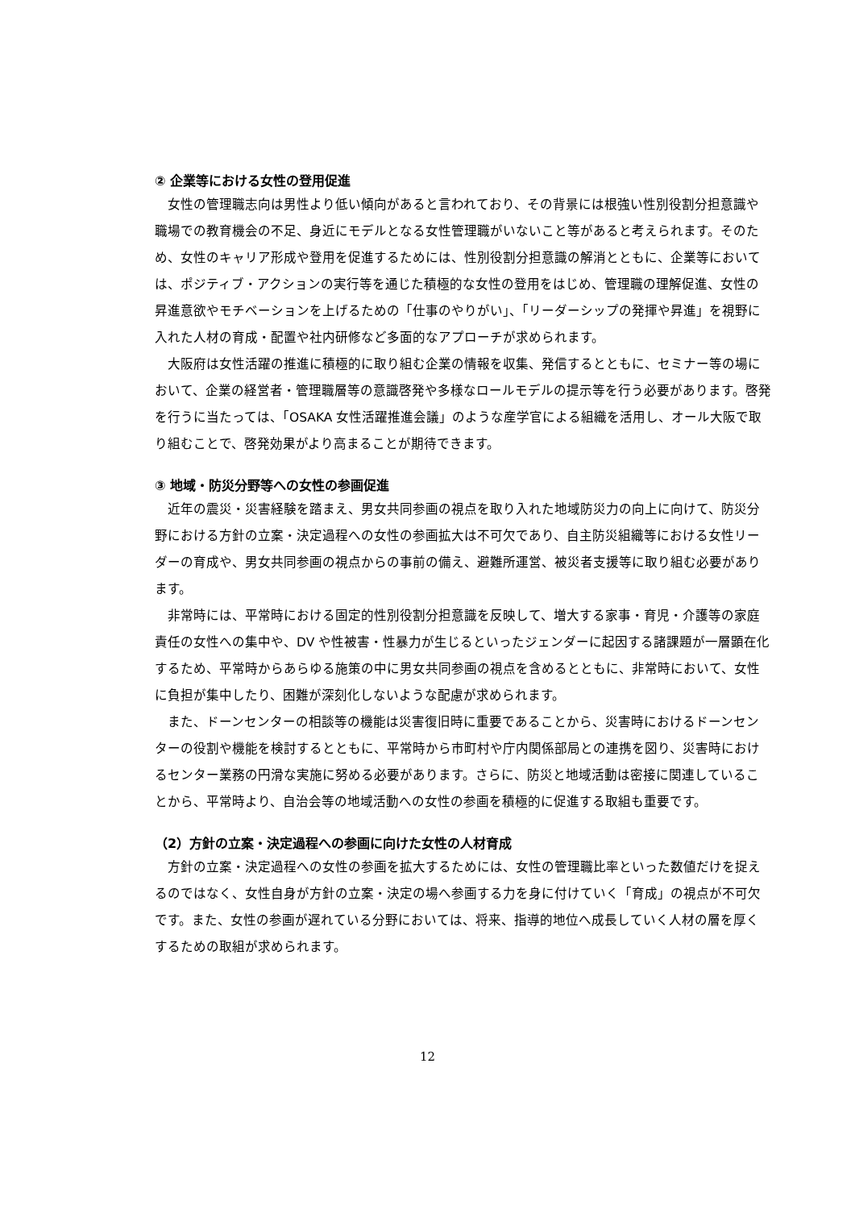② 企業等における女性の登用促進
女性の管理職志向は男性より低い傾向があると言われており、その背景には根強い性別役割分担意識や職場での教育機会の不足、身近にモデルとなる女性管理職がいないこと等があると考えられます。そのため、女性のキャリア形成や登用を促進するためには、性別役割分担意識の解消とともに、企業等においては、ポジティブ・アクションの実行等を通じた積極的な女性の登用をはじめ、管理職の理解促進、女性の昇進意欲やモチベーションを上げるための「仕事のやりがい」、「リーダーシップの発揮や昇進」を視野に入れた人材の育成・配置や社内研修など多面的なアプローチが求められます。
大阪府は女性活躍の推進に積極的に取り組む企業の情報を収集、発信するとともに、セミナー等の場において、企業の経営者・管理職層等の意識啓発や多様なロールモデルの提示等を行う必要があります。啓発を行うに当たっては、「OSAKA 女性活躍推進会議」のような産学官による組織を活用し、オール大阪で取り組むことで、啓発効果がより高まることが期待できます。
③ 地域・防災分野等への女性の参画促進
近年の震災・災害経験を踏まえ、男女共同参画の視点を取り入れた地域防災力の向上に向けて、防災分野における方針の立案・決定過程への女性の参画拡大は不可欠であり、自主防災組織等における女性リーダーの育成や、男女共同参画の視点からの事前の備え、避難所運営、被災者支援等に取り組む必要があります。
非常時には、平常時における固定的性別役割分担意識を反映して、増大する家事・育児・介護等の家庭責任の女性への集中や、DV や性被害・性暴力が生じるといったジェンダーに起因する諸課題が一層顕在化するため、平常時からあらゆる施策の中に男女共同参画の視点を含めるとともに、非常時において、女性に負担が集中したり、困難が深刻化しないような配慮が求められます。
また、ドーンセンターの相談等の機能は災害復旧時に重要であることから、災害時におけるドーンセンターの役割や機能を検討するとともに、平常時から市町村や庁内関係部局との連携を図り、災害時におけるセンター業務の円滑な実施に努める必要があります。さらに、防災と地域活動は密接に関連していることから、平常時より、自治会等の地域活動への女性の参画を積極的に促進する取組も重要です。
（2）方針の立案・決定過程への参画に向けた女性の人材育成
方針の立案・決定過程への女性の参画を拡大するためには、女性の管理職比率といった数値だけを捉えるのではなく、女性自身が方針の立案・決定の場へ参画する力を身に付けていく「育成」の視点が不可欠です。また、女性の参画が遅れている分野においては、将来、指導的地位へ成長していく人材の層を厚くするための取組が求められます。
12